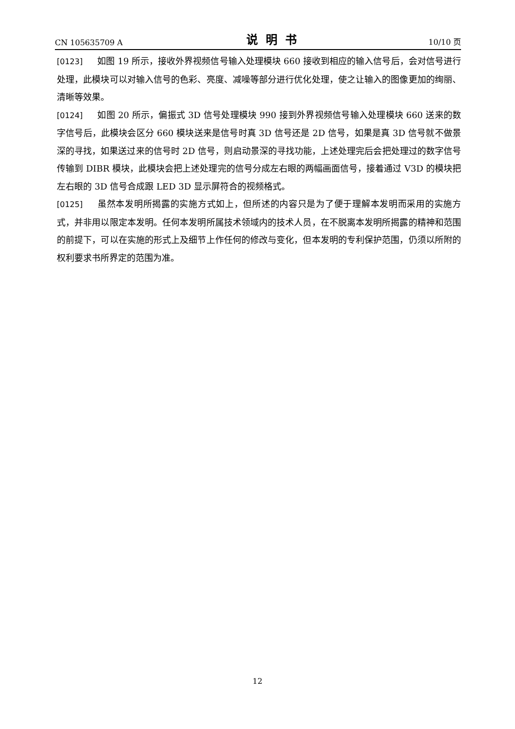CN 105635709 A 说明书 10/10 页
[0123] 如图 19 所示，接收外界视频信号输入处理模块 660 接收到相应的输入信号后，会对信号进行处理，此模块可以对输入信号的色彩、亮度、减噪等部分进行优化处理，使之让输入的图像更加的绚丽、清晰等效果。
[0124] 如图 20 所示，偏振式 3D 信号处理模块 990 接到外界视频信号输入处理模块 660 送来的数字信号后，此模块会区分 660 模块送来是信号时真 3D 信号还是 2D 信号，如果是真 3D 信号就不做景深的寻找，如果送过来的信号时 2D 信号，则启动景深的寻找功能，上述处理完后会把处理过的数字信号传输到 DIBR 模块，此模块会把上述处理完的信号分成左右眼的两幅画面信号，接着通过 V3D 的模块把左右眼的 3D 信号合成跟 LED 3D 显示屏符合的视频格式。
[0125] 虽然本发明所揭露的实施方式如上，但所述的内容只是为了便于理解本发明而采用的实施方式，并非用以限定本发明。任何本发明所属技术领域内的技术人员，在不脱离本发明所揭露的精神和范围的前提下，可以在实施的形式上及细节上作任何的修改与变化，但本发明的专利保护范围，仍须以所附的权利要求书所界定的范围为准。
12